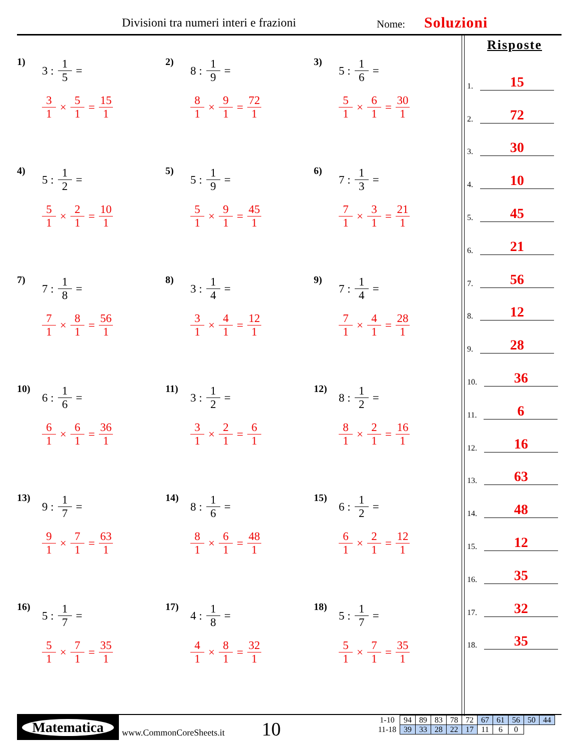Divisioni tra numeri interi e frazioni Nome: Soluzioni
1) 3 : 1 5 =
3 1 × 5 1 = 15 1
2) 8 : 1 9 =
8 1 × 9 1 = 72 1
3) 5 : 1 6 =
5 1 × 6 1 = 30 1
4) 5 : 1 2 =
5 1 × 2 1 = 10 1
5) 5 : 1 9 =
5 1 × 9 1 = 45 1
6) 7 : 1 3 =
7 1 × 3 1 = 21 1
7) 7 : 1 8 =
7 1 × 8 1 = 56 1
8) 3 : 1 4 =
3 1 × 4 1 = 12 1
9) 7 : 1 4 =
7 1 × 4 1 = 28 1
10) 6 : 1 6 =
6 1 × 6 1 = 36 1
11) 3 : 1 2 =
3 1 × 2 1 = 6 1
12) 8 : 1 2 =
8 1 × 2 1 = 16 1
13) 9 : 1 7 =
9 1 × 7 1 = 63 1
14) 8 : 1 6 =
8 1 × 6 1 = 48 1
15) 6 : 1 2 =
6 1 × 2 1 = 12 1
16) 5 : 1 7 =
5 1 × 7 1 = 35 1
17) 4 : 1 8 =
4 1 × 8 1 = 32 1
18) 5 : 1 7 =
5 1 × 7 1 = 35 1
Risposte
1. 15
2. 72
3. 30
4. 10
5. 45
6. 21
7. 56
8. 12
9. 28
10. 36
11. 6
12. 16
13. 63
14. 48
15. 12
16. 35
17. 32
18. 35
Matematica
www.CommonCoreSheets.it 10
| 1-10 | 94 | 89 | 83 | 78 | 72 | 67 | 61 | 56 | 50 | 44 |
| 11-18 | 39 | 33 | 28 | 22 | 17 | 11 | 6 | 0 | | |